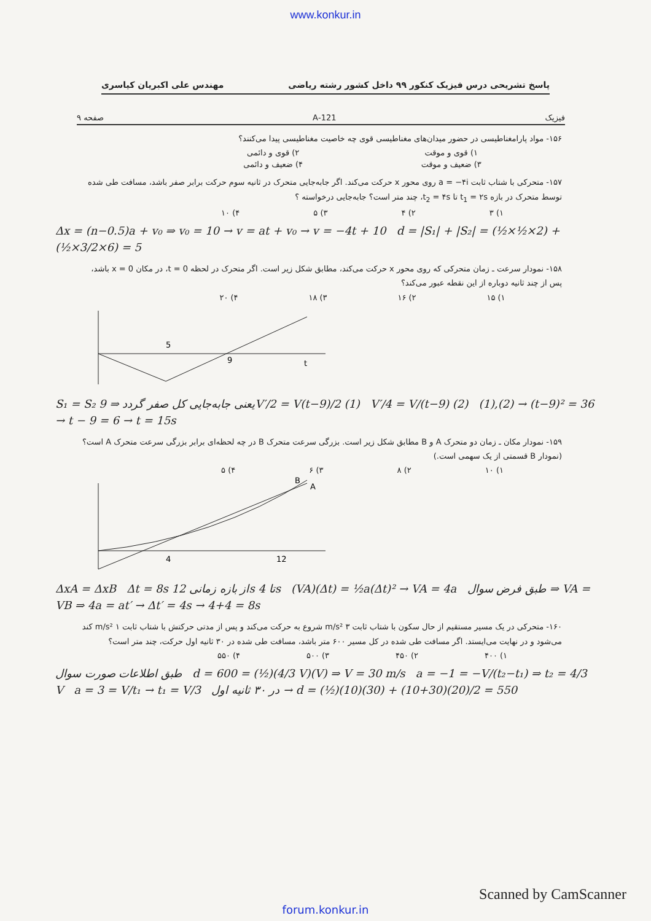www.konkur.in
پاسخ تشریحی درس فیزیک کنکور ۹۹ داخل کشور رشته ریاضی مهندس علی اکبریان کیاسری
فیزیک 121-A صفحه ۹
۱۵۶- مواد پارامغناطیسی در حضور میدان‌های مغناطیسی قوی چه خاصیت مغناطیسی پیدا می‌کنند؟
۱) قوی و موقت ۲) قوی و دائمی
۳) ضعیف و موقت ۴) ضعیف و دائمی
۱۵۷- متحرکی با شتاب ثابت a = −۴i روی محور x حرکت می‌کند. اگر جابه‌جایی متحرک در ثانیه سوم حرکت برابر صفر باشد، مسافت طی شده توسط متحرک در بازه t<sub>1</sub> = ۲s تا t<sub>2</sub> = ۴s، چند متر است؟ جابه‌جایی درخواسته ؟
۱) ۳ ۲) ۴ ۳) ۵ ۴) ۱۰
Δx = (n−0.5)a + v₀ ⇒ v₀ = 10 → v = at + v₀ → v = −4t + 10 d = |S₁| + |S₂| = (½×½×2) + (½×3/2×6) = 5
۱۵۸- نمودار سرعت ـ زمان متحرکی که روی محور x حرکت می‌کند، مطابق شکل زیر است. اگر متحرک در لحظه t = 0، در مکان x = 0 باشد، پس از چند ثانیه دوباره از این نقطه عبور می‌کند؟
۱) ۱۵ ۲) ۱۶ ۳) ۱۸ ۴) ۲۰
5
9
t
S₁ = S₂ یعنی جابه‌جایی کل صفر گردد ⇒ 9V′/2 = V(t−9)/2 (1) V′/4 = V/(t−9) (2) (1),(2) → (t−9)² = 36 → t − 9 = 6 → t = 15s
۱۵۹- نمودار مکان ـ زمان دو متحرک A و B مطابق شکل زیر است. بزرگی سرعت متحرک B در چه لحظه‌ای برابر بزرگی سرعت متحرک A است؟ (نمودار B قسمتی از یک سهمی است.)
۱) ۱۰ ۲) ۸ ۳) ۶ ۴) ۵
4
12
A
B
ΔxA = ΔxB Δt = 8s از بازه زمانی 12s تا 4s (VA)(Δt) = ½a(Δt)² → VA = 4a طبق فرض سوال ⇒ VA = VB ⇒ 4a = at′ → Δt′ = 4s → 4+4 = 8s
۱۶۰- متحرکی در یک مسیر مستقیم از حال سکون با شتاب ثابت ۳ m/s² شروع به حرکت می‌کند و پس از مدتی حرکتش با شتاب ثابت ۱ m/s² کند می‌شود و در نهایت می‌ایستد. اگر مسافت طی شده در کل مسیر ۶۰۰ متر باشد، مسافت طی شده در ۳۰ ثانیه اول حرکت، چند متر است؟
۱) ۴۰۰ ۲) ۴۵۰ ۳) ۵۰۰ ۴) ۵۵۰
طبق اطلاعات صورت سوال d = 600 = (½)(4/3 V)(V) ⇒ V = 30 m/s a = −1 = −V/(t₂−t₁) ⇒ t₂ = 4/3 V a = 3 = V/t₁ → t₁ = V/3 در ۳۰ ثانیه اول → d = (½)(10)(30) + (10+30)(20)/2 = 550
Scanned by CamScanner
forum.konkur.in